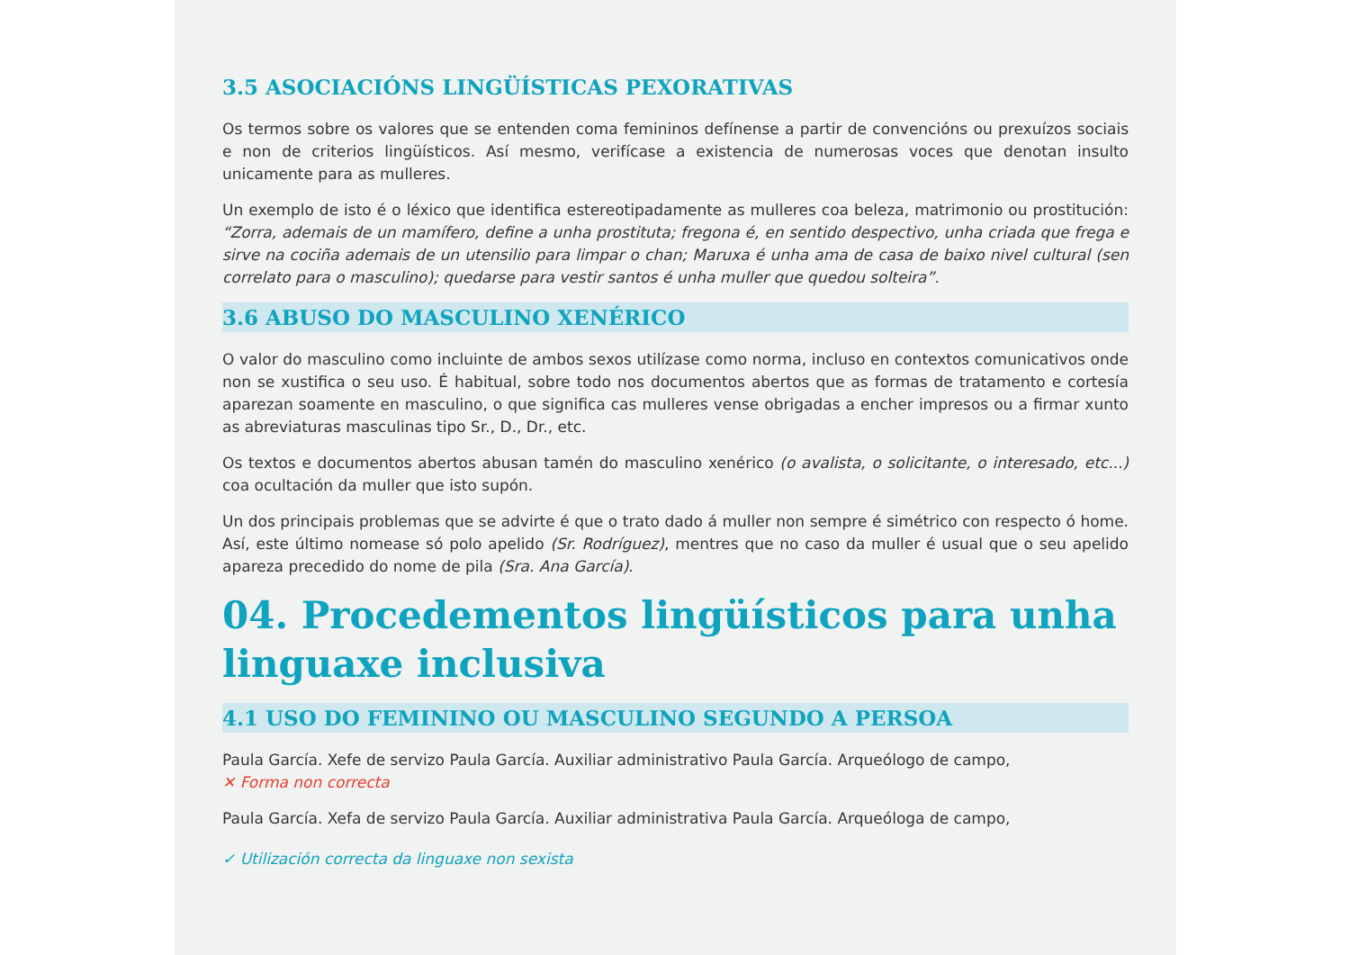3.5 ASOCIACIÓNS LINGÜÍSTICAS PEXORATIVAS
Os termos sobre os valores que se entenden coma femininos defínense a partir de convencións ou prexuízos sociais e non de criterios lingüísticos. Así mesmo, verifícase a existencia de numerosas voces que denotan insulto unicamente para as mulleres.
Un exemplo de isto é o léxico que identifica estereotipadamente as mulleres coa beleza, matrimonio ou prostitución: “Zorra, ademais de un mamífero, define a unha prostituta; fregona é, en sentido despectivo, unha criada que frega e sirve na cociña ademais de un utensilio para limpar o chan; Maruxa é unha ama de casa de baixo nivel cultural (sen correlato para o masculino); quedarse para vestir santos é unha muller que quedou solteira”.
3.6 ABUSO DO MASCULINO XENÉRICO
O valor do masculino como incluinte de ambos sexos utilízase como norma, incluso en contextos comunicativos onde non se xustifica o seu uso. É habitual, sobre todo nos documentos abertos que as formas de tratamento e cortesía aparezan soamente en masculino, o que significa cas mulleres vense obrigadas a encher impresos ou a firmar xunto as abreviaturas masculinas tipo Sr., D., Dr., etc.
Os textos e documentos abertos abusan tamén do masculino xenérico (o avalista, o solicitante, o interesado, etc...) coa ocultación da muller que isto supón.
Un dos principais problemas que se advirte é que o trato dado á muller non sempre é simétrico con respecto ó home. Así, este último nomease só polo apelido (Sr. Rodríguez), mentres que no caso da muller é usual que o seu apelido apareza precedido do nome de pila (Sra. Ana García).
04. Procedementos lingüísticos para unha linguaxe inclusiva
4.1 USO DO FEMININO OU MASCULINO SEGUNDO A PERSOA
Paula García. Xefe de servizo Paula García. Auxiliar administrativo Paula García. Arqueólogo de campo,
✕ Forma non correcta
Paula García. Xefa de servizo Paula García. Auxiliar administrativa Paula García. Arqueóloga de campo,
✓ Utilización correcta da linguaxe non sexista